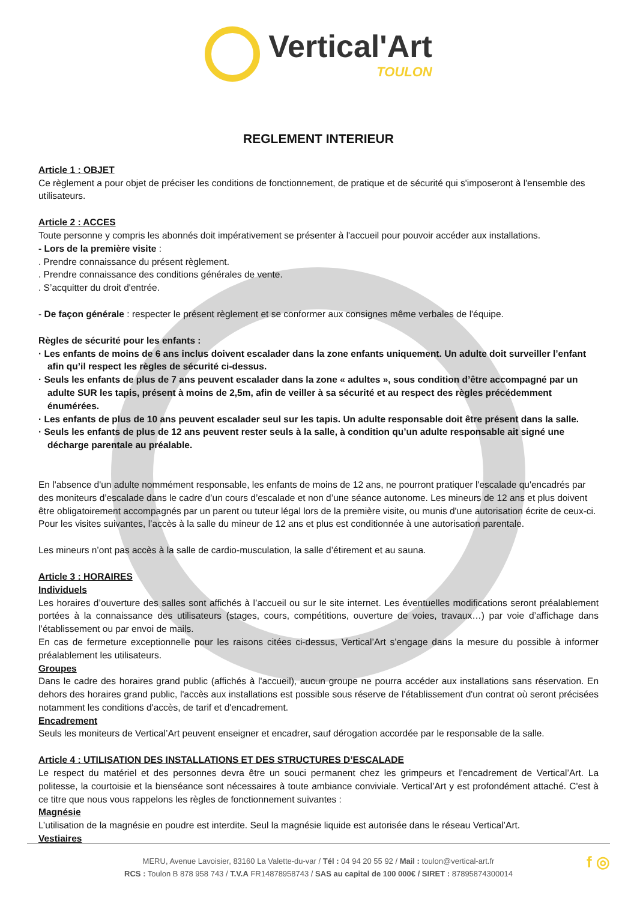Vertical'Art
TOULON
REGLEMENT INTERIEUR
Article 1 : OBJET
Ce règlement a pour objet de préciser les conditions de fonctionnement, de pratique et de sécurité qui s'imposeront à l'ensemble des utilisateurs.
Article 2 : ACCES
Toute personne y compris les abonnés doit impérativement se présenter à l'accueil pour pouvoir accéder aux installations.
- Lors de la première visite :
. Prendre connaissance du présent règlement.
. Prendre connaissance des conditions générales de vente.
. S’acquitter du droit d'entrée.
- De façon générale : respecter le présent règlement et se conformer aux consignes même verbales de l'équipe.
Règles de sécurité pour les enfants :
· Les enfants de moins de 6 ans inclus doivent escalader dans la zone enfants uniquement. Un adulte doit surveiller l’enfant afin qu’il respect les règles de sécurité ci-dessus.
· Seuls les enfants de plus de 7 ans peuvent escalader dans la zone « adultes », sous condition d’être accompagné par un adulte SUR les tapis, présent à moins de 2,5m, afin de veiller à sa sécurité et au respect des règles précédemment énumérées.
· Les enfants de plus de 10 ans peuvent escalader seul sur les tapis. Un adulte responsable doit être présent dans la salle.
· Seuls les enfants de plus de 12 ans peuvent rester seuls à la salle, à condition qu’un adulte responsable ait signé une décharge parentale au préalable.
En l'absence d'un adulte nommément responsable, les enfants de moins de 12 ans, ne pourront pratiquer l'escalade qu'encadrés par des moniteurs d’escalade dans le cadre d’un cours d’escalade et non d’une séance autonome. Les mineurs de 12 ans et plus doivent être obligatoirement accompagnés par un parent ou tuteur légal lors de la première visite, ou munis d'une autorisation écrite de ceux-ci. Pour les visites suivantes, l’accès à la salle du mineur de 12 ans et plus est conditionnée à une autorisation parentale.
Les mineurs n’ont pas accès à la salle de cardio-musculation, la salle d’étirement et au sauna.
Article 3 : HORAIRES
Individuels
Les horaires d’ouverture des salles sont affichés à l’accueil ou sur le site internet. Les éventuelles modifications seront préalablement portées à la connaissance des utilisateurs (stages, cours, compétitions, ouverture de voies, travaux…) par voie d’affichage dans l’établissement ou par envoi de mails.
En cas de fermeture exceptionnelle pour les raisons citées ci-dessus, Vertical’Art s’engage dans la mesure du possible à informer préalablement les utilisateurs.
Groupes
Dans le cadre des horaires grand public (affichés à l'accueil), aucun groupe ne pourra accéder aux installations sans réservation. En dehors des horaires grand public, l'accès aux installations est possible sous réserve de l'établissement d'un contrat où seront précisées notamment les conditions d'accès, de tarif et d'encadrement.
Encadrement
Seuls les moniteurs de Vertical’Art peuvent enseigner et encadrer, sauf dérogation accordée par le responsable de la salle.
Article 4 : UTILISATION DES INSTALLATIONS ET DES STRUCTURES D’ESCALADE
Le respect du matériel et des personnes devra être un souci permanent chez les grimpeurs et l'encadrement de Vertical’Art. La politesse, la courtoisie et la bienséance sont nécessaires à toute ambiance conviviale. Vertical’Art y est profondément attaché. C'est à ce titre que nous vous rappelons les règles de fonctionnement suivantes :
Magnésie
L’utilisation de la magnésie en poudre est interdite. Seul la magnésie liquide est autorisée dans le réseau Vertical’Art.
Vestiaires
MERU, Avenue Lavoisier, 83160 La Valette-du-var / Tél : 04 94 20 55 92 / Mail : toulon@vertical-art.fr
RCS : Toulon B 878 958 743 / T.V.A FR14878958743 / SAS au capital de 100 000€ / SIRET : 87895874300014
f ◎